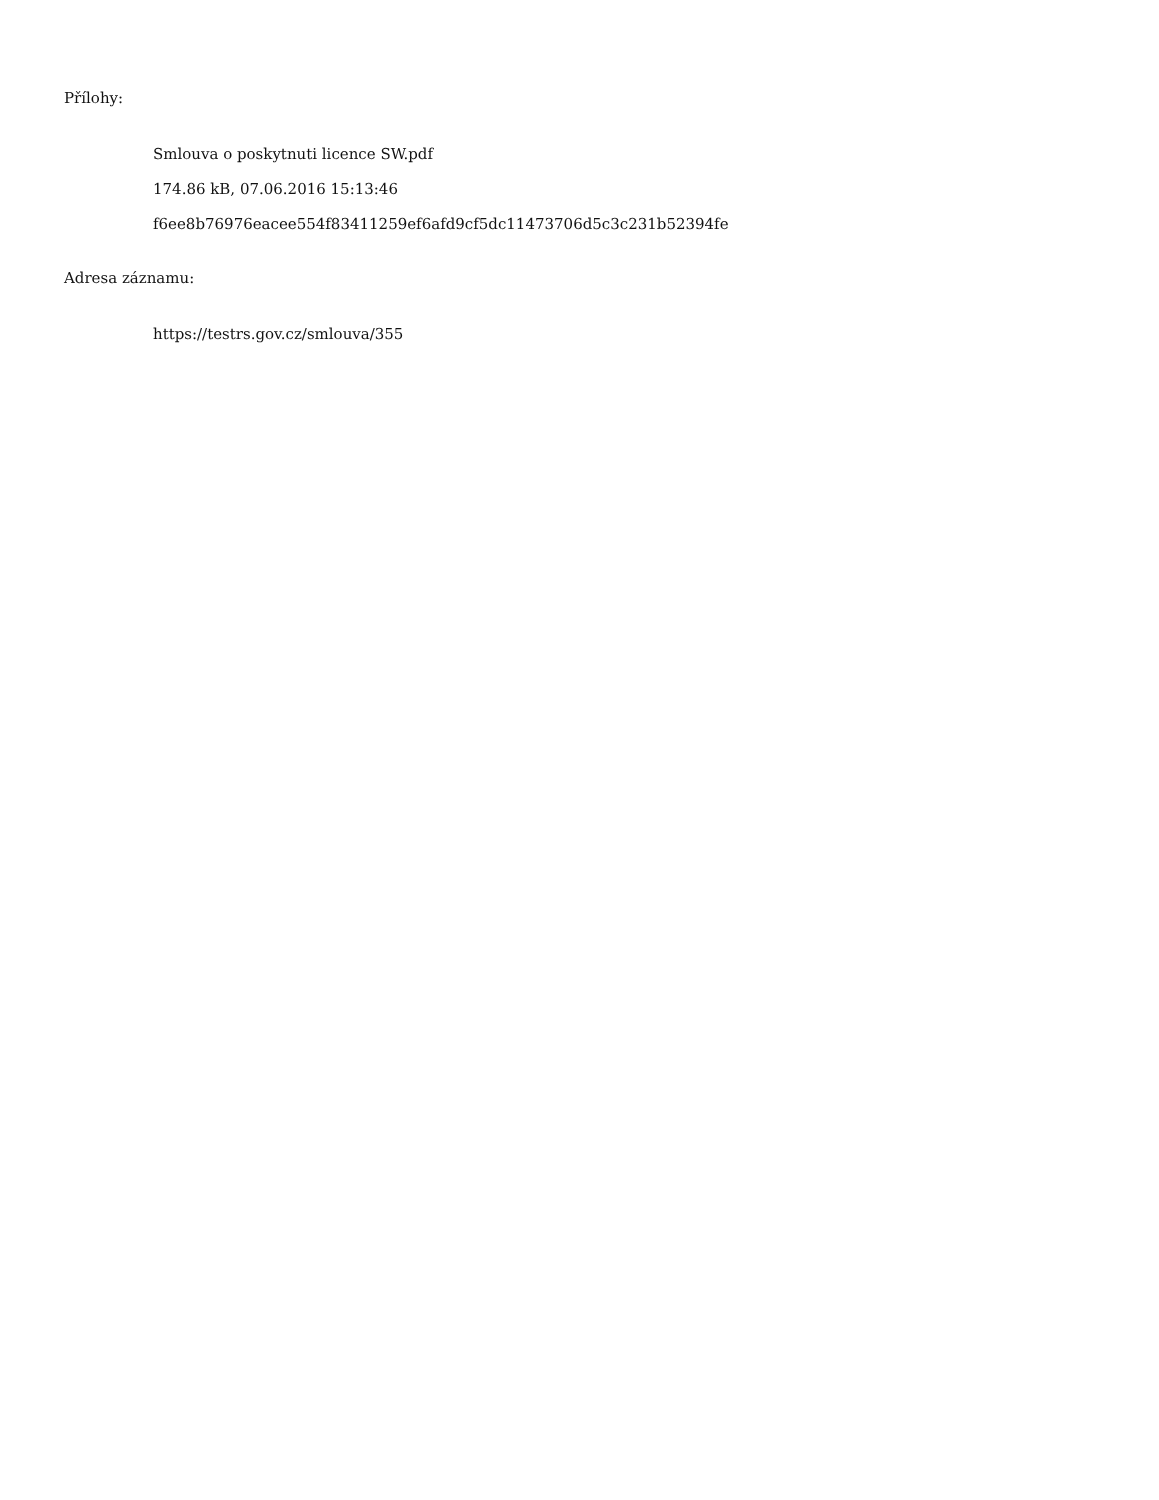Přílohy:
Smlouva o poskytnuti licence SW.pdf
174.86 kB, 07.06.2016 15:13:46
f6ee8b76976eacee554f83411259ef6afd9cf5dc11473706d5c3c231b52394fe
Adresa záznamu:
https://testrs.gov.cz/smlouva/355